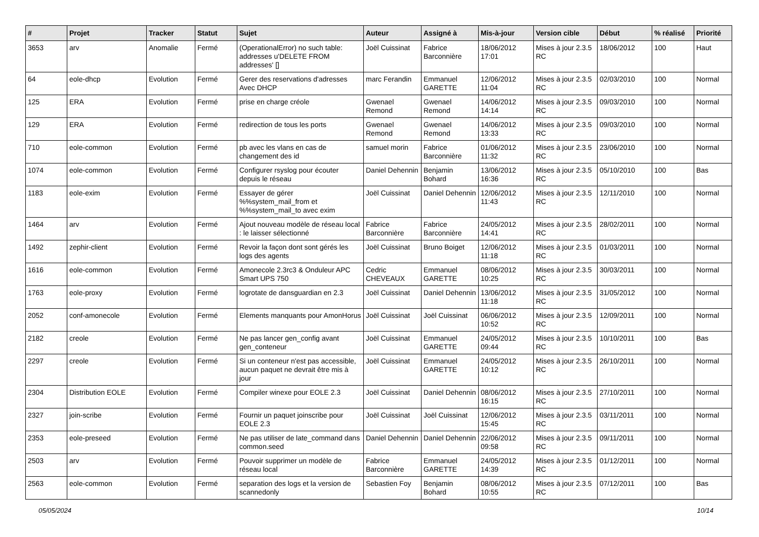| # | Projet | Tracker | Statut | Sujet | Auteur | Assigné à | Mis-à-jour | Version cible | Début | % réalisé | Priorité |
| --- | --- | --- | --- | --- | --- | --- | --- | --- | --- | --- | --- |
| 3653 | arv | Anomalie | Fermé | (OperationalError) no such table: addresses u'DELETE FROM addresses' [] | Joël Cuissinat | Fabrice Barconnière | 18/06/2012 17:01 | Mises à jour 2.3.5 RC | 18/06/2012 | 100 | Haut |
| 64 | eole-dhcp | Evolution | Fermé | Gerer des reservations d'adresses Avec DHCP | marc Ferandin | Emmanuel GARETTE | 12/06/2012 11:04 | Mises à jour 2.3.5 RC | 02/03/2010 | 100 | Normal |
| 125 | ERA | Evolution | Fermé | prise en charge créole | Gwenael Remond | Gwenael Remond | 14/06/2012 14:14 | Mises à jour 2.3.5 RC | 09/03/2010 | 100 | Normal |
| 129 | ERA | Evolution | Fermé | redirection de tous les ports | Gwenael Remond | Gwenael Remond | 14/06/2012 13:33 | Mises à jour 2.3.5 RC | 09/03/2010 | 100 | Normal |
| 710 | eole-common | Evolution | Fermé | pb avec les vlans en cas de changement des id | samuel morin | Fabrice Barconnière | 01/06/2012 11:32 | Mises à jour 2.3.5 RC | 23/06/2010 | 100 | Normal |
| 1074 | eole-common | Evolution | Fermé | Configurer rsyslog pour écouter depuis le réseau | Daniel Dehennin | Benjamin Bohard | 13/06/2012 16:36 | Mises à jour 2.3.5 RC | 05/10/2010 | 100 | Bas |
| 1183 | eole-exim | Evolution | Fermé | Essayer de gérer %%system_mail_from et %%system_mail_to avec exim | Joël Cuissinat | Daniel Dehennin | 12/06/2012 11:43 | Mises à jour 2.3.5 RC | 12/11/2010 | 100 | Normal |
| 1464 | arv | Evolution | Fermé | Ajout nouveau modèle de réseau local : le laisser sélectionné | Fabrice Barconnière | Fabrice Barconnière | 24/05/2012 14:41 | Mises à jour 2.3.5 RC | 28/02/2011 | 100 | Normal |
| 1492 | zephir-client | Evolution | Fermé | Revoir la façon dont sont gérés les logs des agents | Joël Cuissinat | Bruno Boiget | 12/06/2012 11:18 | Mises à jour 2.3.5 RC | 01/03/2011 | 100 | Normal |
| 1616 | eole-common | Evolution | Fermé | Amonecole 2.3rc3 & Onduleur APC Smart UPS 750 | Cedric CHEVEAUX | Emmanuel GARETTE | 08/06/2012 10:25 | Mises à jour 2.3.5 RC | 30/03/2011 | 100 | Normal |
| 1763 | eole-proxy | Evolution | Fermé | logrotate de dansguardian en 2.3 | Joël Cuissinat | Daniel Dehennin | 13/06/2012 11:18 | Mises à jour 2.3.5 RC | 31/05/2012 | 100 | Normal |
| 2052 | conf-amonecole | Evolution | Fermé | Elements manquants pour AmonHorus | Joël Cuissinat | Joël Cuissinat | 06/06/2012 10:52 | Mises à jour 2.3.5 RC | 12/09/2011 | 100 | Normal |
| 2182 | creole | Evolution | Fermé | Ne pas lancer gen_config avant gen_conteneur | Joël Cuissinat | Emmanuel GARETTE | 24/05/2012 09:44 | Mises à jour 2.3.5 RC | 10/10/2011 | 100 | Bas |
| 2297 | creole | Evolution | Fermé | Si un conteneur n'est pas accessible, aucun paquet ne devrait être mis à jour | Joël Cuissinat | Emmanuel GARETTE | 24/05/2012 10:12 | Mises à jour 2.3.5 RC | 26/10/2011 | 100 | Normal |
| 2304 | Distribution EOLE | Evolution | Fermé | Compiler winexe pour EOLE 2.3 | Joël Cuissinat | Daniel Dehennin | 08/06/2012 16:15 | Mises à jour 2.3.5 RC | 27/10/2011 | 100 | Normal |
| 2327 | join-scribe | Evolution | Fermé | Fournir un paquet joinscribe pour EOLE 2.3 | Joël Cuissinat | Joël Cuissinat | 12/06/2012 15:45 | Mises à jour 2.3.5 RC | 03/11/2011 | 100 | Normal |
| 2353 | eole-preseed | Evolution | Fermé | Ne pas utiliser de late_command dans common.seed | Daniel Dehennin | Daniel Dehennin | 22/06/2012 09:58 | Mises à jour 2.3.5 RC | 09/11/2011 | 100 | Normal |
| 2503 | arv | Evolution | Fermé | Pouvoir supprimer un modèle de réseau local | Fabrice Barconnière | Emmanuel GARETTE | 24/05/2012 14:39 | Mises à jour 2.3.5 RC | 01/12/2011 | 100 | Normal |
| 2563 | eole-common | Evolution | Fermé | separation des logs et la version de scannedonly | Sebastien Foy | Benjamin Bohard | 08/06/2012 10:55 | Mises à jour 2.3.5 RC | 07/12/2011 | 100 | Bas |
05/05/2024 10/14